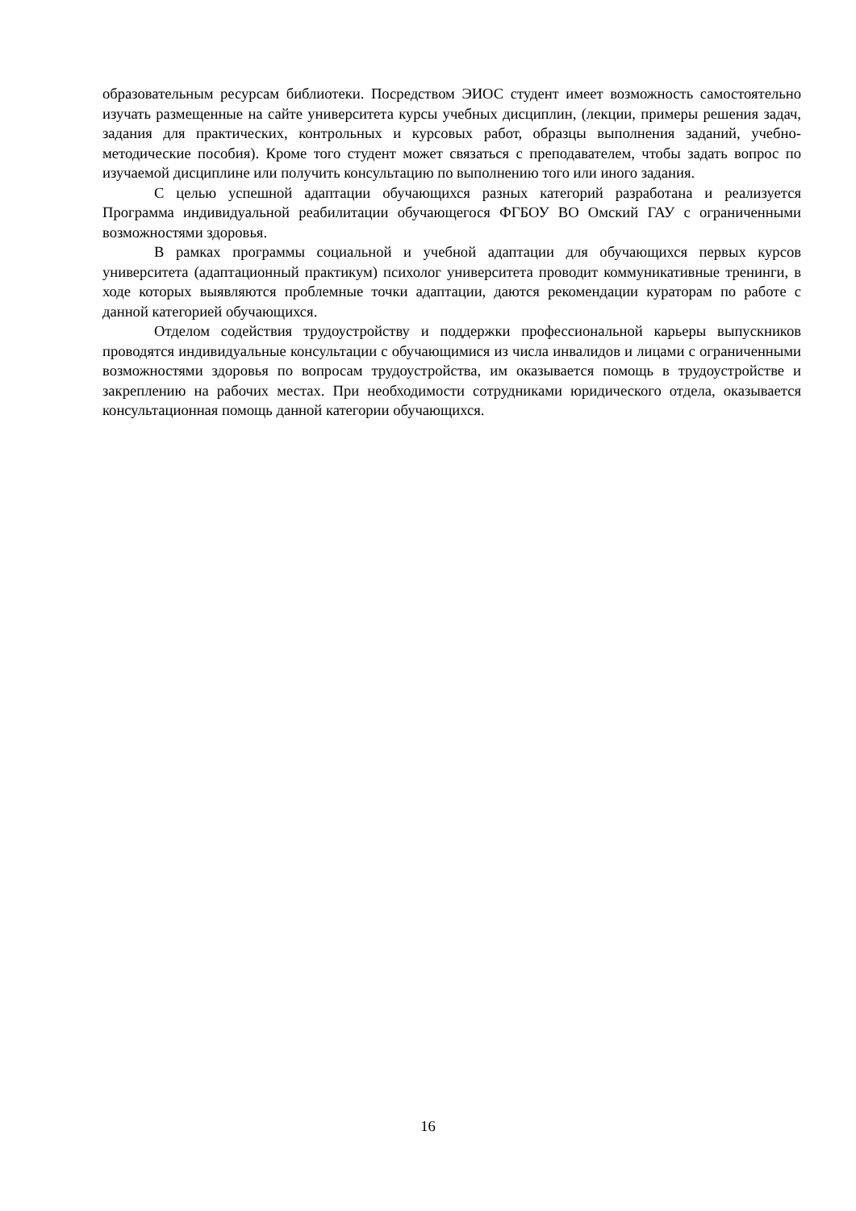образовательным ресурсам библиотеки. Посредством ЭИОС студент имеет возможность самостоятельно изучать размещенные на сайте университета курсы учебных дисциплин, (лекции, примеры решения задач, задания для практических, контрольных и курсовых работ, образцы выполнения заданий, учебно-методические пособия). Кроме того студент может связаться с преподавателем, чтобы задать вопрос по изучаемой дисциплине или получить консультацию по выполнению того или иного задания.
С целью успешной адаптации обучающихся разных категорий разработана и реализуется Программа индивидуальной реабилитации обучающегося ФГБОУ ВО Омский ГАУ с ограниченными возможностями здоровья.
В рамках программы социальной и учебной адаптации для обучающихся первых курсов университета (адаптационный практикум) психолог университета проводит коммуникативные тренинги, в ходе которых выявляются проблемные точки адаптации, даются рекомендации кураторам по работе с данной категорией обучающихся.
Отделом содействия трудоустройству и поддержки профессиональной карьеры выпускников проводятся индивидуальные консультации с обучающимися из числа инвалидов и лицами с ограниченными возможностями здоровья по вопросам трудоустройства, им оказывается помощь в трудоустройстве и закреплению на рабочих местах. При необходимости сотрудниками юридического отдела, оказывается консультационная помощь данной категории обучающихся.
16